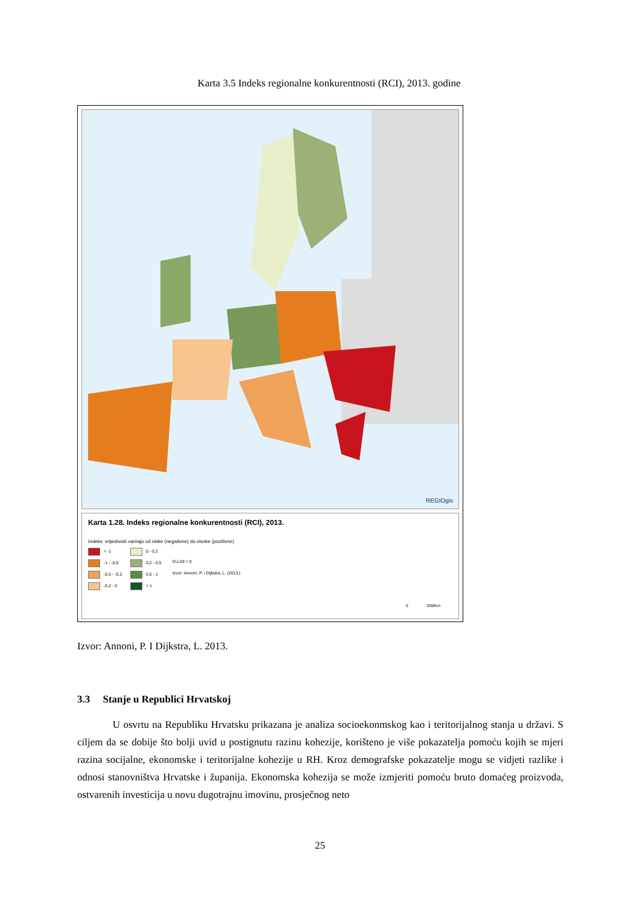Karta 3.5 Indeks regionalne konkurentnosti (RCI), 2013. godine
REGIOgis
Karta 1.28. Indeks regionalne konkurentnosti (RCI), 2013.
Indeks: vrijednosti variraju od niske (negativne) do visoke (pozitivne)
< -1 0 - 0,2 -1 - -0,5 0,2 - 0,5 EU-28 = 0 -0,5 - -0,2 0,5 - 1 Izvor: Annoni, P. i Dijkstra, L. (2013.) -0,2 - 0 > 1
0 500Km
Izvor: Annoni, P. I Dijkstra, L. 2013.
3.3 Stanje u Republici Hrvatskoj
U osvrtu na Republiku Hrvatsku prikazana je analiza socioekonmskog kao i teritorijalnog stanja u državi. S ciljem da se dobije što bolji uvid u postignutu razinu kohezije, korišteno je više pokazatelja pomoću kojih se mjeri razina socijalne, ekonomske i teritorijalne kohezije u RH. Kroz demografske pokazatelje mogu se vidjeti razlike i odnosi stanovništva Hrvatske i županija. Ekonomska kohezija se može izmjeriti pomoću bruto domaćeg proizvoda, ostvarenih investicija u novu dugotrajnu imovinu, prosječnog neto
25